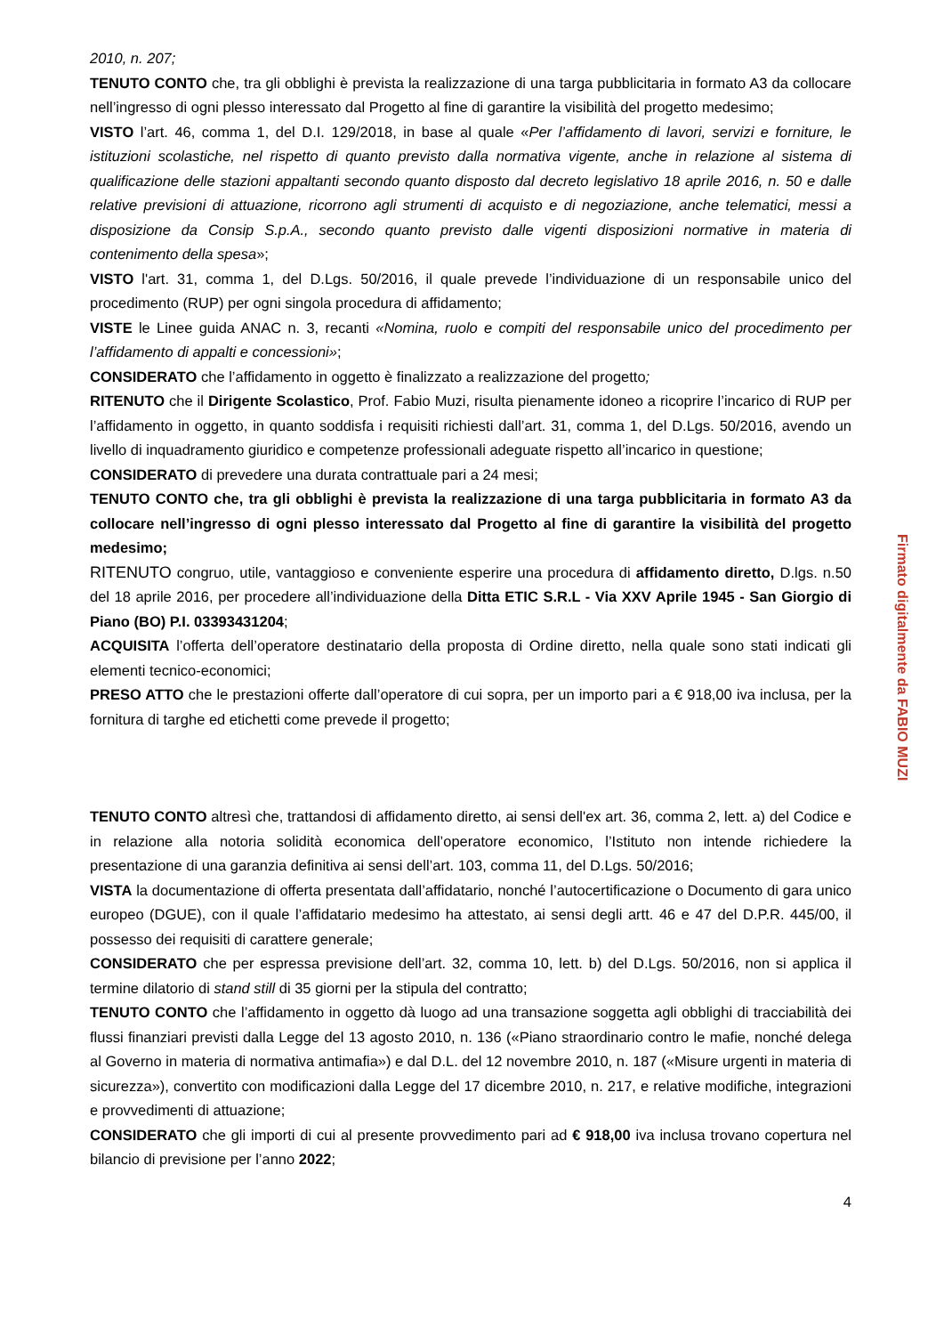2010, n. 207;
TENUTO CONTO che, tra gli obblighi è prevista la realizzazione di una targa pubblicitaria in formato A3 da collocare nell’ingresso di ogni plesso interessato dal Progetto al fine di garantire la visibilità del progetto medesimo;
VISTO l’art. 46, comma 1, del D.I. 129/2018, in base al quale «Per l’affidamento di lavori, servizi e forniture, le istituzioni scolastiche, nel rispetto di quanto previsto dalla normativa vigente, anche in relazione al sistema di qualificazione delle stazioni appaltanti secondo quanto disposto dal decreto legislativo 18 aprile 2016, n. 50 e dalle relative previsioni di attuazione, ricorrono agli strumenti di acquisto e di negoziazione, anche telematici, messi a disposizione da Consip S.p.A., secondo quanto previsto dalle vigenti disposizioni normative in materia di contenimento della spesa»;
VISTO l'art. 31, comma 1, del D.Lgs. 50/2016, il quale prevede l’individuazione di un responsabile unico del procedimento (RUP) per ogni singola procedura di affidamento;
VISTE le Linee guida ANAC n. 3, recanti «Nomina, ruolo e compiti del responsabile unico del procedimento per l’affidamento di appalti e concessioni»;
CONSIDERATO che l’affidamento in oggetto è finalizzato a realizzazione del progetto;
RITENUTO che il Dirigente Scolastico, Prof. Fabio Muzi, risulta pienamente idoneo a ricoprire l’incarico di RUP per l’affidamento in oggetto, in quanto soddisfa i requisiti richiesti dall’art. 31, comma 1, del D.Lgs. 50/2016, avendo un livello di inquadramento giuridico e competenze professionali adeguate rispetto all’incarico in questione;
CONSIDERATO di prevedere una durata contrattuale pari a 24 mesi;
TENUTO CONTO che, tra gli obblighi è prevista la realizzazione di una targa pubblicitaria in formato A3 da collocare nell’ingresso di ogni plesso interessato dal Progetto al fine di garantire la visibilità del progetto medesimo;
RITENUTO congruo, utile, vantaggioso e conveniente esperire una procedura di affidamento diretto, D.lgs. n.50 del 18 aprile 2016, per procedere all’individuazione della Ditta ETIC S.R.L - Via XXV Aprile 1945 - San Giorgio di Piano (BO) P.I. 03393431204;
ACQUISITA l’offerta dell’operatore destinatario della proposta di Ordine diretto, nella quale sono stati indicati gli elementi tecnico-economici;
PRESO ATTO che le prestazioni offerte dall’operatore di cui sopra, per un importo pari a € 918,00 iva inclusa, per la fornitura di targhe ed etichetti come prevede il progetto;
TENUTO CONTO altresì che, trattandosi di affidamento diretto, ai sensi dell'ex art. 36, comma 2, lett. a) del Codice e in relazione alla notoria solidità economica dell’operatore economico, l’Istituto non intende richiedere la presentazione di una garanzia definitiva ai sensi dell’art. 103, comma 11, del D.Lgs. 50/2016;
VISTA la documentazione di offerta presentata dall’affidatario, nonché l’autocertificazione o Documento di gara unico europeo (DGUE), con il quale l’affidatario medesimo ha attestato, ai sensi degli artt. 46 e 47 del D.P.R. 445/00, il possesso dei requisiti di carattere generale;
CONSIDERATO che per espressa previsione dell’art. 32, comma 10, lett. b) del D.Lgs. 50/2016, non si applica il termine dilatorio di stand still di 35 giorni per la stipula del contratto;
TENUTO CONTO che l’affidamento in oggetto dà luogo ad una transazione soggetta agli obblighi di tracciabilità dei flussi finanziari previsti dalla Legge del 13 agosto 2010, n. 136 («Piano straordinario contro le mafie, nonché delega al Governo in materia di normativa antimafia») e dal D.L. del 12 novembre 2010, n. 187 («Misure urgenti in materia di sicurezza»), convertito con modificazioni dalla Legge del 17 dicembre 2010, n. 217, e relative modifiche, integrazioni e provvedimenti di attuazione;
CONSIDERATO che gli importi di cui al presente provvedimento pari ad € 918,00 iva inclusa trovano copertura nel bilancio di previsione per l’anno 2022;
4
Firmato digitalmente da FABIO MUZI